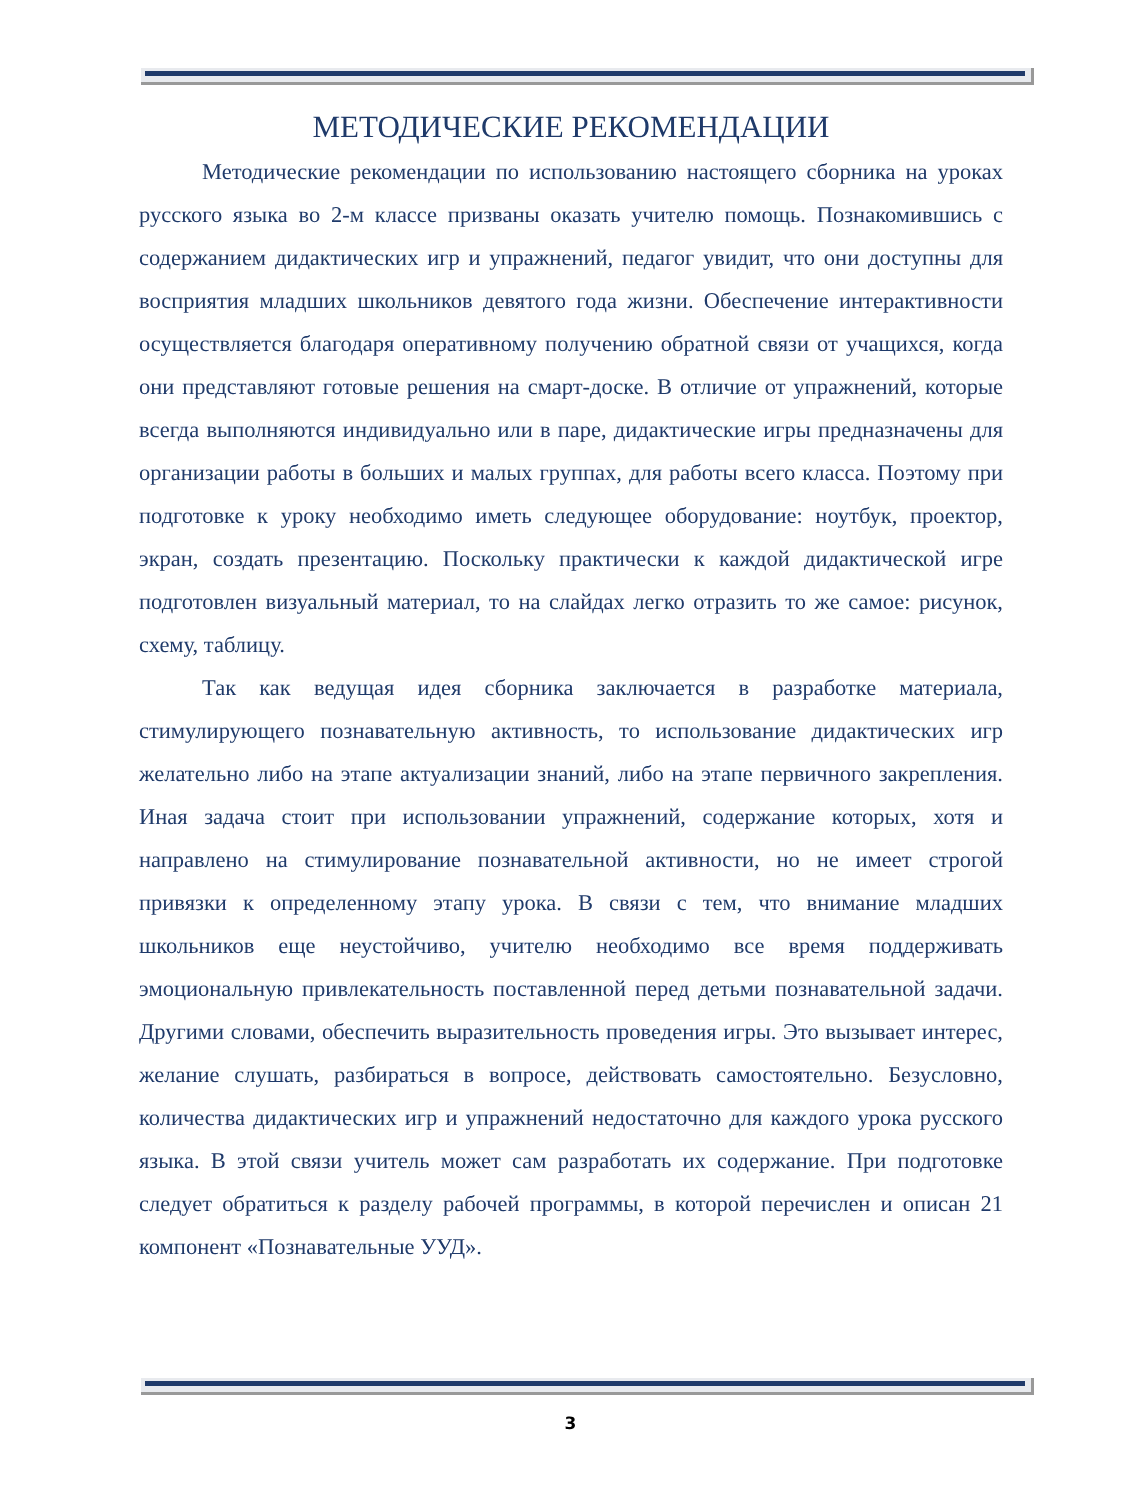МЕТОДИЧЕСКИЕ РЕКОМЕНДАЦИИ
Методические рекомендации по использованию настоящего сборника на уроках русского языка во 2-м классе призваны оказать учителю помощь. Познакомившись с содержанием дидактических игр и упражнений, педагог увидит, что они доступны для восприятия младших школьников девятого года жизни. Обеспечение интерактивности осуществляется благодаря оперативному получению обратной связи от учащихся, когда они представляют готовые решения на смарт-доске. В отличие от упражнений, которые всегда выполняются индивидуально или в паре, дидактические игры предназначены для организации работы в больших и малых группах, для работы всего класса. Поэтому при подготовке к уроку необходимо иметь следующее оборудование: ноутбук, проектор, экран, создать презентацию. Поскольку практически к каждой дидактической игре подготовлен визуальный материал, то на слайдах легко отразить то же самое: рисунок, схему, таблицу.
Так как ведущая идея сборника заключается в разработке материала, стимулирующего познавательную активность, то использование дидактических игр желательно либо на этапе актуализации знаний, либо на этапе первичного закрепления. Иная задача стоит при использовании упражнений, содержание которых, хотя и направлено на стимулирование познавательной активности, но не имеет строгой привязки к определенному этапу урока. В связи с тем, что внимание младших школьников еще неустойчиво, учителю необходимо все время поддерживать эмоциональную привлекательность поставленной перед детьми познавательной задачи. Другими словами, обеспечить выразительность проведения игры. Это вызывает интерес, желание слушать, разбираться в вопросе, действовать самостоятельно. Безусловно, количества дидактических игр и упражнений недостаточно для каждого урока русского языка. В этой связи учитель может сам разработать их содержание. При подготовке следует обратиться к разделу рабочей программы, в которой перечислен и описан 21 компонент «Познавательные УУД».
3